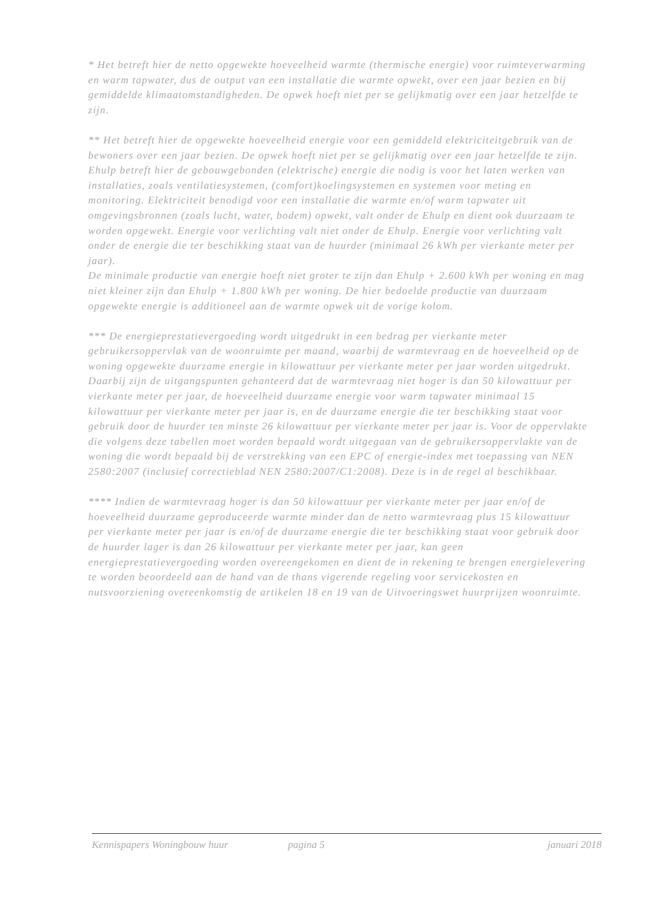* Het betreft hier de netto opgewekte hoeveelheid warmte (thermische energie) voor ruimteverwarming en warm tapwater, dus de output van een installatie die warmte opwekt, over een jaar bezien en bij gemiddelde klimaatomstandigheden. De opwek hoeft niet per se gelijkmatig over een jaar hetzelfde te zijn.
** Het betreft hier de opgewekte hoeveelheid energie voor een gemiddeld elektriciteitgebruik van de bewoners over een jaar bezien. De opwek hoeft niet per se gelijkmatig over een jaar hetzelfde te zijn.
Ehulp betreft hier de gebouwgebonden (elektrische) energie die nodig is voor het laten werken van installaties, zoals ventilatiesystemen, (comfort)koelingsystemen en systemen voor meting en monitoring. Elektriciteit benodigd voor een installatie die warmte en/of warm tapwater uit omgevingsbronnen (zoals lucht, water, bodem) opwekt, valt onder de Ehulp en dient ook duurzaam te worden opgewekt. Energie voor verlichting valt niet onder de Ehulp. Energie voor verlichting valt onder de energie die ter beschikking staat van de huurder (minimaal 26 kWh per vierkante meter per jaar).
De minimale productie van energie hoeft niet groter te zijn dan Ehulp + 2.600 kWh per woning en mag niet kleiner zijn dan Ehulp + 1.800 kWh per woning. De hier bedoelde productie van duurzaam opgewekte energie is additioneel aan de warmte opwek uit de vorige kolom.
*** De energieprestatievergoeding wordt uitgedrukt in een bedrag per vierkante meter gebruikersoppervlak van de woonruimte per maand, waarbij de warmtevraag en de hoeveelheid op de woning opgewekte duurzame energie in kilowattuur per vierkante meter per jaar worden uitgedrukt. Daarbij zijn de uitgangspunten gehanteerd dat de warmtevraag niet hoger is dan 50 kilowattuur per vierkante meter per jaar, de hoeveelheid duurzame energie voor warm tapwater minimaal 15 kilowattuur per vierkante meter per jaar is, en de duurzame energie die ter beschikking staat voor gebruik door de huurder ten minste 26 kilowattuur per vierkante meter per jaar is. Voor de oppervlakte die volgens deze tabellen moet worden bepaald wordt uitgegaan van de gebruikersoppervlakte van de woning die wordt bepaald bij de verstrekking van een EPC of energie-index met toepassing van NEN 2580:2007 (inclusief correctieblad NEN 2580:2007/C1:2008). Deze is in de regel al beschikbaar.
**** Indien de warmtevraag hoger is dan 50 kilowattuur per vierkante meter per jaar en/of de hoeveelheid duurzame geproduceerde warmte minder dan de netto warmtevraag plus 15 kilowattuur per vierkante meter per jaar is en/of de duurzame energie die ter beschikking staat voor gebruik door de huurder lager is dan 26 kilowattuur per vierkante meter per jaar, kan geen energieprestatievergoeding worden overeengekomen en dient de in rekening te brengen energielevering te worden beoordeeld aan de hand van de thans vigerende regeling voor servicekosten en nutsvoorziening overeenkomstig de artikelen 18 en 19 van de Uitvoeringswet huurprijzen woonruimte.
Kennispapers Woningbouw huur pagina 5 januari 2018